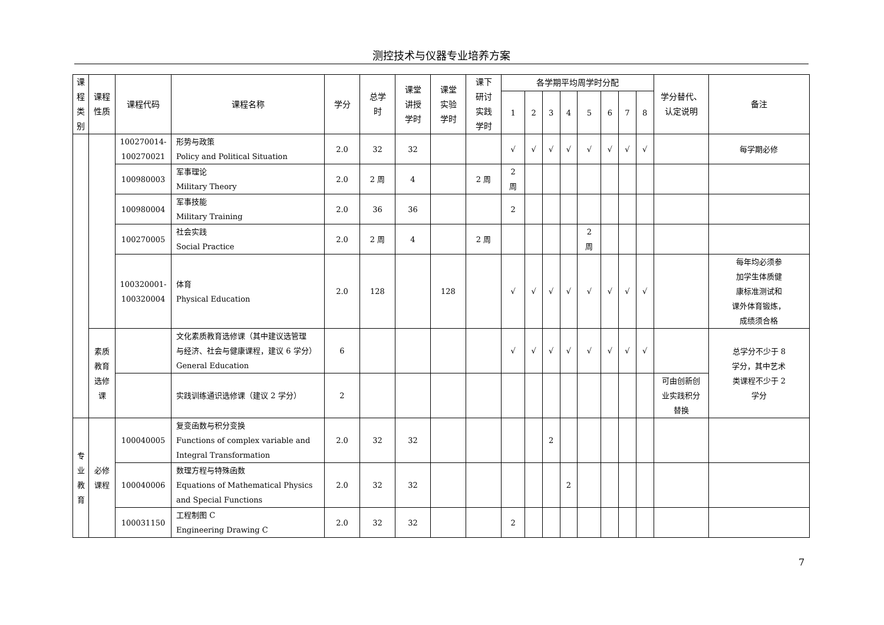测控技术与仪器专业培养方案
| 课 程 类 别 | 课程 性质 | 课程代码 | 课程名称 | 学分 | 总学 时 | 课堂 讲授 学时 | 课堂 实验 学时 | 课下 研讨 实践 学时 | 各学期平均周学时分配 | | | | | | | | 学分替代、 认定说明 | 备注 |
| --- | --- | --- | --- | --- | --- | --- | --- | --- | --- | --- | --- | --- | --- | --- | --- | --- | --- | --- |
| | | | | | | | | | 1 | 2 | 3 | 4 | 5 | 6 | 7 | 8 | | |
| | | 100270014- 100270021 | 形势与政策 Policy and Political Situation | 2.0 | 32 | 32 | | | √ | √ | √ | √ | √ | √ | √ | √ | | 每学期必修 |
| | | 100980003 | 军事理论 Military Theory | 2.0 | 2 周 | 4 | | 2 周 | 2 周 | | | | | | | | | |
| | | 100980004 | 军事技能 Military Training | 2.0 | 36 | 36 | | | 2 | | | | | | | | | |
| | | 100270005 | 社会实践 Social Practice | 2.0 | 2 周 | 4 | | 2 周 | | | | | 2 周 | | | | | |
| | | 100320001- 100320004 | 体育 Physical Education | 2.0 | 128 | | 128 | | √ | √ | √ | √ | √ | √ | √ | √ | | 每年均必须参 加学生体质健 康标准测试和 课外体育锻炼， 成绩须合格 |
| | 素质 教育 选修 课 | | 文化素质教育选修课（其中建议选管理 与经济、社会与健康课程，建议 6 学分） General Education | 6 | | | | | √ | √ | √ | √ | √ | √ | √ | √ | | 总学分不少于 8 学分，其中艺术 类课程不少于 2 学分 |
| | | | 实践训练通识选修课（建议 2 学分） | 2 | | | | | | | | | | | | | 可由创新创 业实践积分 替换 | |
| 专 业 教 育 | 必修 课程 | 100040005 | 复变函数与积分变换 Functions of complex variable and Integral Transformation | 2.0 | 32 | 32 | | | | | 2 | | | | | | | |
| | | 100040006 | 数理方程与特殊函数 Equations of Mathematical Physics and Special Functions | 2.0 | 32 | 32 | | | | | | 2 | | | | | | |
| | | 100031150 | 工程制图 C Engineering Drawing C | 2.0 | 32 | 32 | | | 2 | | | | | | | | | |
7